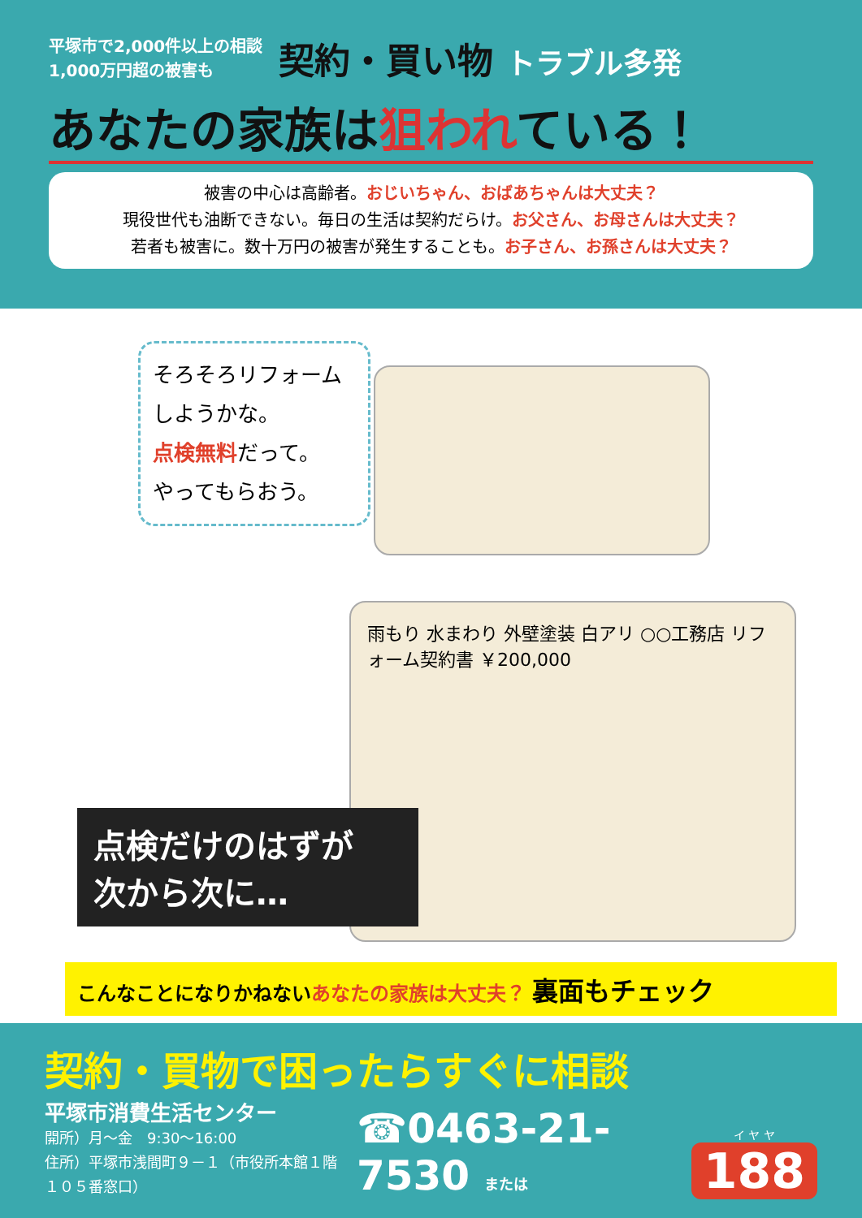平塚市で2,000件以上の相談
1,000万円超の被害も
契約・買い物 トラブル多発
あなたの家族は狙われている！
被害の中心は高齢者。おじいちゃん、おばあちゃんは大丈夫？
現役世代も油断できない。毎日の生活は契約だらけ。お父さん、お母さんは大丈夫？
若者も被害に。数十万円の被害が発生することも。お子さん、お孫さんは大丈夫？
そろそろリフォーム
しようかな。
点検無料だって。
やってもらおう。
雨もり 水まわり 外壁塗装 白アリ ○○工務店 リフォーム契約書 ￥200,000
点検だけのはずが
次から次に…
こんなことになりかねないあなたの家族は大丈夫？ 裏面もチェック
契約・買物で困ったらすぐに相談
平塚市消費生活センター
開所）月～金　9:30～16:00
住所）平塚市浅間町９－１（市役所本館１階１０５番窓口）
☎0463-21-7530 または
イ ヤ ヤ
188